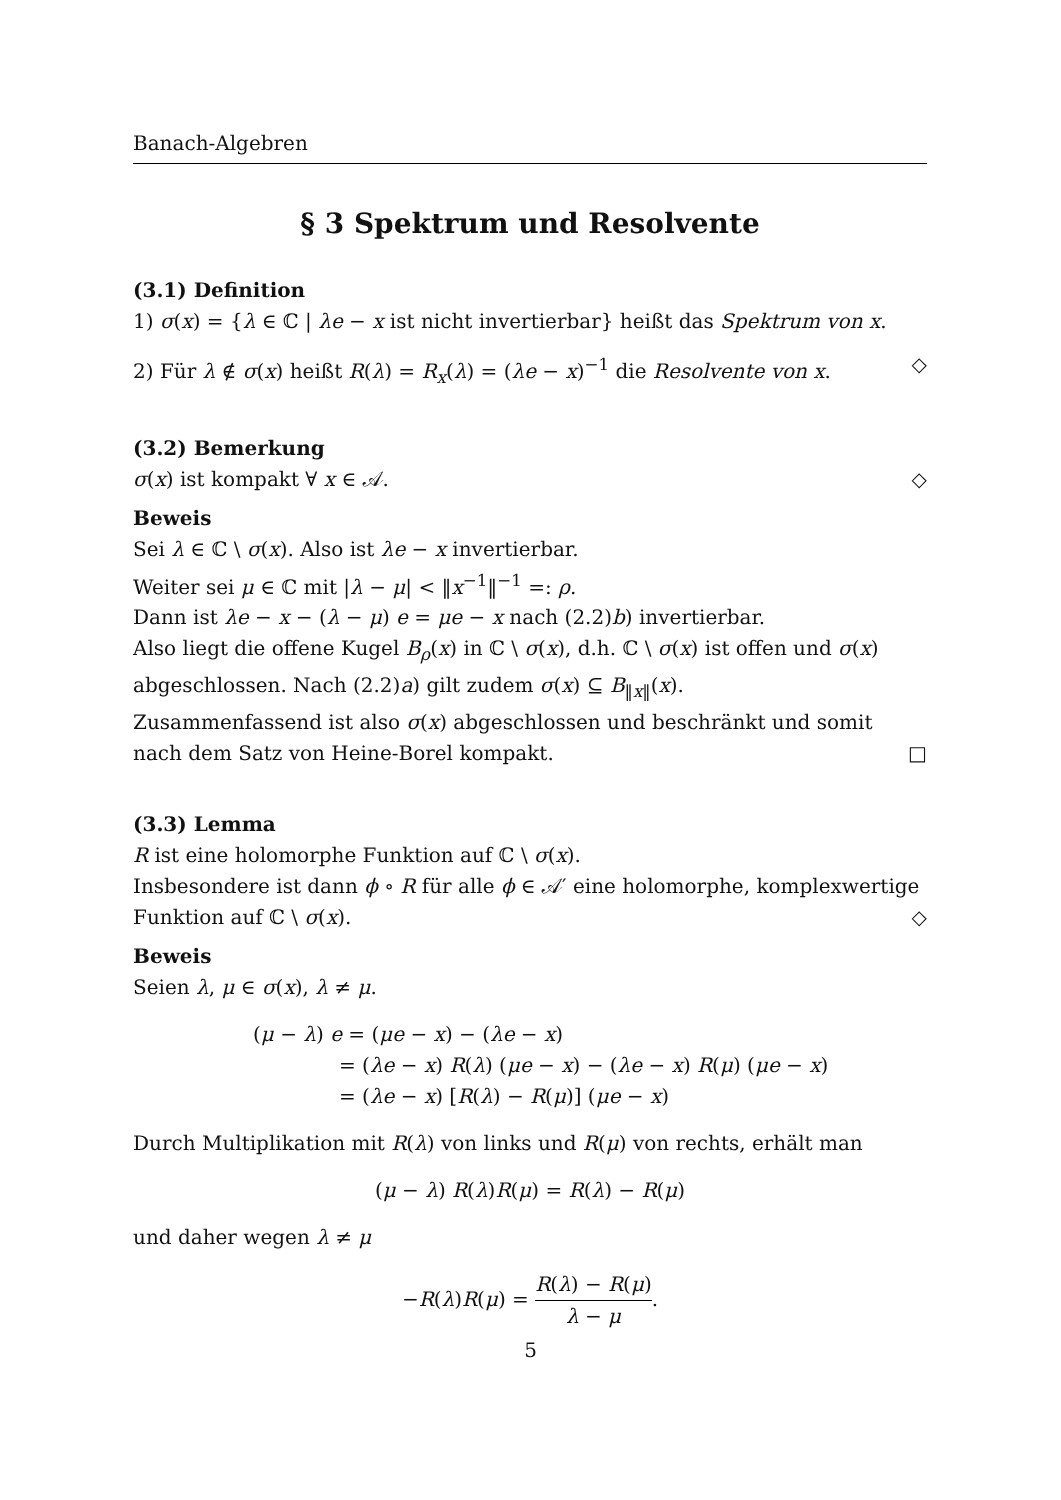Banach-Algebren
§ 3 Spektrum und Resolvente
(3.1) Definition
1) σ(x) = {λ ∈ ℂ | λe − x ist nicht invertierbar} heißt das Spektrum von x.
2) Für λ ∉ σ(x) heißt R(λ) = R<sub>x</sub>(λ) = (λe − x)<sup>−1</sup> die Resolvente von x. ◇
(3.2) Bemerkung
σ(x) ist kompakt ∀ x ∈ 𝒜. ◇
Beweis
Sei λ ∈ ℂ \ σ(x). Also ist λe − x invertierbar.
Weiter sei μ ∈ ℂ mit |λ − μ| < ‖x<sup>−1</sup>‖<sup>−1</sup> =: ρ.
Dann ist λe − x − (λ − μ) e = μe − x nach (2.2)b) invertierbar.
Also liegt die offene Kugel B<sub>ρ</sub>(x) in ℂ \ σ(x), d.h. ℂ \ σ(x) ist offen und σ(x) abgeschlossen. Nach (2.2)a) gilt zudem σ(x) ⊆ B<sub>‖x‖</sub>(x).
Zusammenfassend ist also σ(x) abgeschlossen und beschränkt und somit nach dem Satz von Heine-Borel kompakt. □
(3.3) Lemma
R ist eine holomorphe Funktion auf ℂ \ σ(x).
Insbesondere ist dann ϕ ∘ R für alle ϕ ∈ 𝒜′ eine holomorphe, komplexwertige Funktion auf ℂ \ σ(x). ◇
Beweis
Seien λ, μ ∈ σ(x), λ ≠ μ.
(μ − λ) e = (μe − x) − (λe − x)
= (λe − x) R(λ) (μe − x) − (λe − x) R(μ) (μe − x)
= (λe − x) [R(λ) − R(μ)] (μe − x)
Durch Multiplikation mit R(λ) von links und R(μ) von rechts, erhält man
(μ − λ) R(λ)R(μ) = R(λ) − R(μ)
und daher wegen λ ≠ μ
−R(λ)R(μ) = R(λ) − R(μ) λ − μ.
5